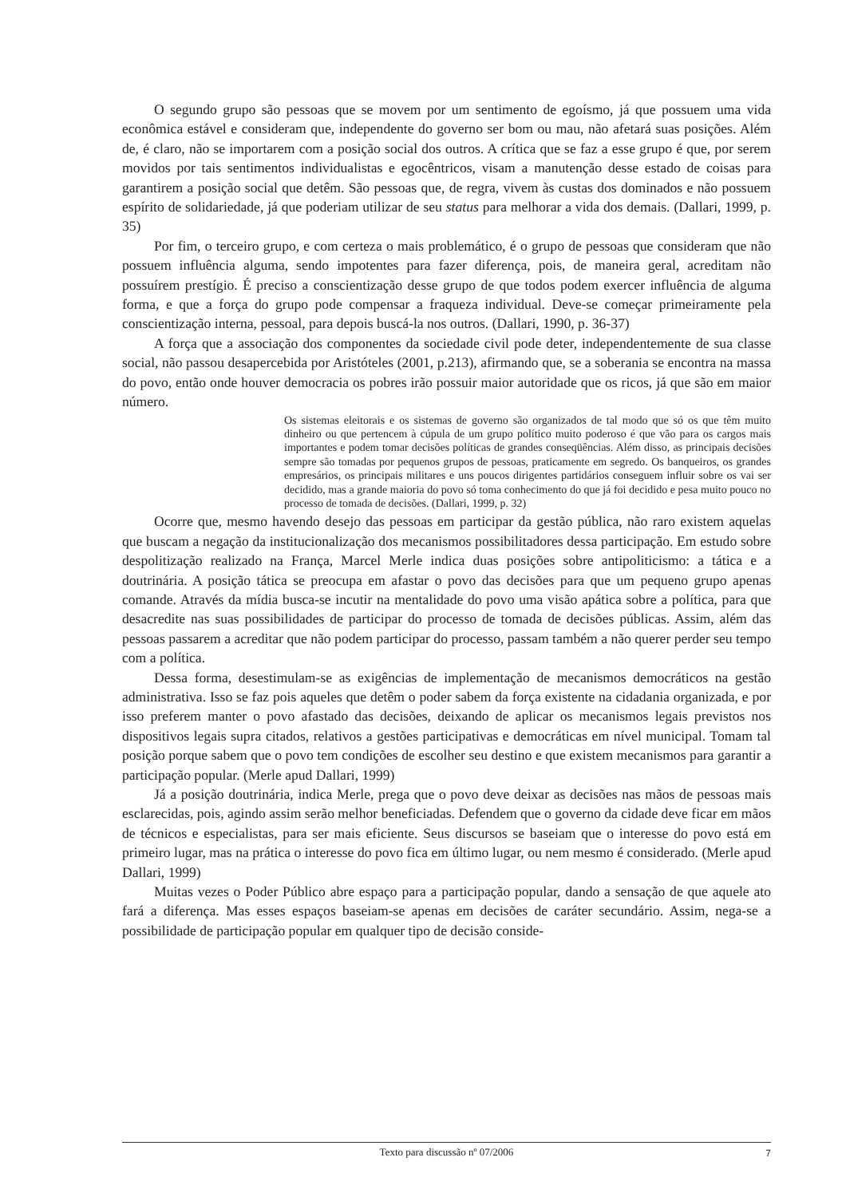O segundo grupo são pessoas que se movem por um sentimento de egoísmo, já que possuem uma vida econômica estável e consideram que, independente do governo ser bom ou mau, não afetará suas posições. Além de, é claro, não se importarem com a posição social dos outros. A crítica que se faz a esse grupo é que, por serem movidos por tais sentimentos individualistas e egocêntricos, visam a manutenção desse estado de coisas para garantirem a posição social que detêm. São pessoas que, de regra, vivem às custas dos dominados e não possuem espírito de solidariedade, já que poderiam utilizar de seu status para melhorar a vida dos demais. (Dallari, 1999, p. 35)
Por fim, o terceiro grupo, e com certeza o mais problemático, é o grupo de pessoas que consideram que não possuem influência alguma, sendo impotentes para fazer diferença, pois, de maneira geral, acreditam não possuírem prestígio. É preciso a conscientização desse grupo de que todos podem exercer influência de alguma forma, e que a força do grupo pode compensar a fraqueza individual. Deve-se começar primeiramente pela conscientização interna, pessoal, para depois buscá-la nos outros. (Dallari, 1990, p. 36-37)
A força que a associação dos componentes da sociedade civil pode deter, independentemente de sua classe social, não passou desapercebida por Aristóteles (2001, p.213), afirmando que, se a soberania se encontra na massa do povo, então onde houver democracia os pobres irão possuir maior autoridade que os ricos, já que são em maior número.
Os sistemas eleitorais e os sistemas de governo são organizados de tal modo que só os que têm muito dinheiro ou que pertencem à cúpula de um grupo político muito poderoso é que vão para os cargos mais importantes e podem tomar decisões políticas de grandes conseqüências. Além disso, as principais decisões sempre são tomadas por pequenos grupos de pessoas, praticamente em segredo. Os banqueiros, os grandes empresários, os principais militares e uns poucos dirigentes partidários conseguem influir sobre os vai ser decidido, mas a grande maioria do povo só toma conhecimento do que já foi decidido e pesa muito pouco no processo de tomada de decisões. (Dallari, 1999, p. 32)
Ocorre que, mesmo havendo desejo das pessoas em participar da gestão pública, não raro existem aquelas que buscam a negação da institucionalização dos mecanismos possibilitadores dessa participação. Em estudo sobre despolitização realizado na França, Marcel Merle indica duas posições sobre antipoliticismo: a tática e a doutrinária. A posição tática se preocupa em afastar o povo das decisões para que um pequeno grupo apenas comande. Através da mídia busca-se incutir na mentalidade do povo uma visão apática sobre a política, para que desacredite nas suas possibilidades de participar do processo de tomada de decisões públicas. Assim, além das pessoas passarem a acreditar que não podem participar do processo, passam também a não querer perder seu tempo com a política.
Dessa forma, desestimulam-se as exigências de implementação de mecanismos democráticos na gestão administrativa. Isso se faz pois aqueles que detêm o poder sabem da força existente na cidadania organizada, e por isso preferem manter o povo afastado das decisões, deixando de aplicar os mecanismos legais previstos nos dispositivos legais supra citados, relativos a gestões participativas e democráticas em nível municipal. Tomam tal posição porque sabem que o povo tem condições de escolher seu destino e que existem mecanismos para garantir a participação popular. (Merle apud Dallari, 1999)
Já a posição doutrinária, indica Merle, prega que o povo deve deixar as decisões nas mãos de pessoas mais esclarecidas, pois, agindo assim serão melhor beneficiadas. Defendem que o governo da cidade deve ficar em mãos de técnicos e especialistas, para ser mais eficiente. Seus discursos se baseiam que o interesse do povo está em primeiro lugar, mas na prática o interesse do povo fica em último lugar, ou nem mesmo é considerado. (Merle apud Dallari, 1999)
Muitas vezes o Poder Público abre espaço para a participação popular, dando a sensação de que aquele ato fará a diferença. Mas esses espaços baseiam-se apenas em decisões de caráter secundário. Assim, nega-se a possibilidade de participação popular em qualquer tipo de decisão conside-
Texto para discussão nº 07/2006 7